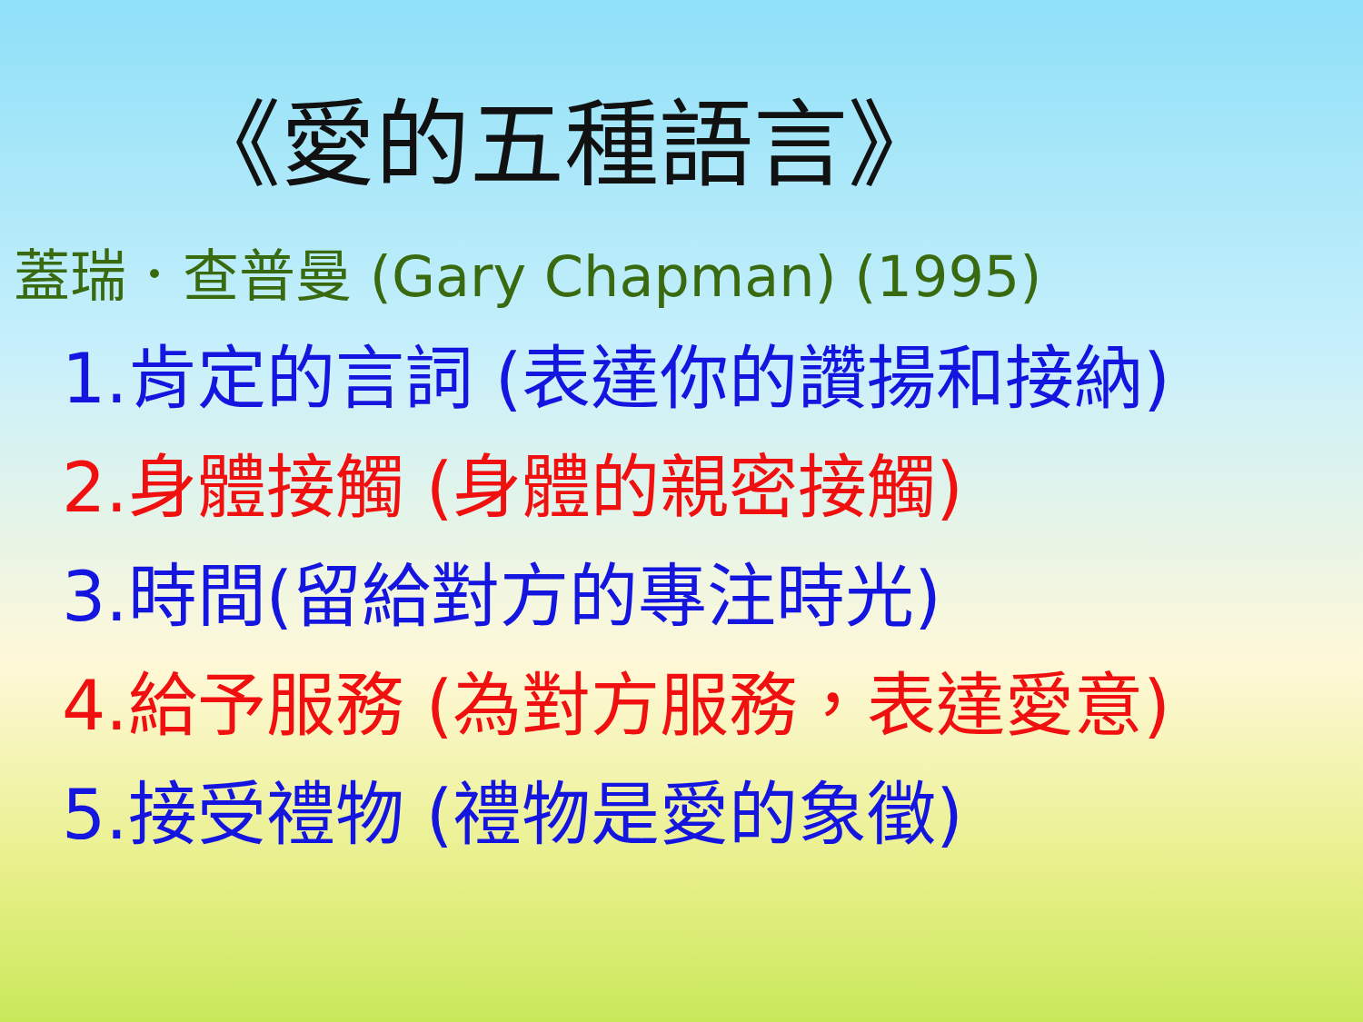《愛的五種語言》
蓋瑞．查普曼 (Gary Chapman) (1995)
1.肯定的言詞 (表達你的讚揚和接納)
2.身體接觸 (身體的親密接觸)
3.時間(留給對方的專注時光)
4.給予服務 (為對方服務，表達愛意)
5.接受禮物 (禮物是愛的象徵)